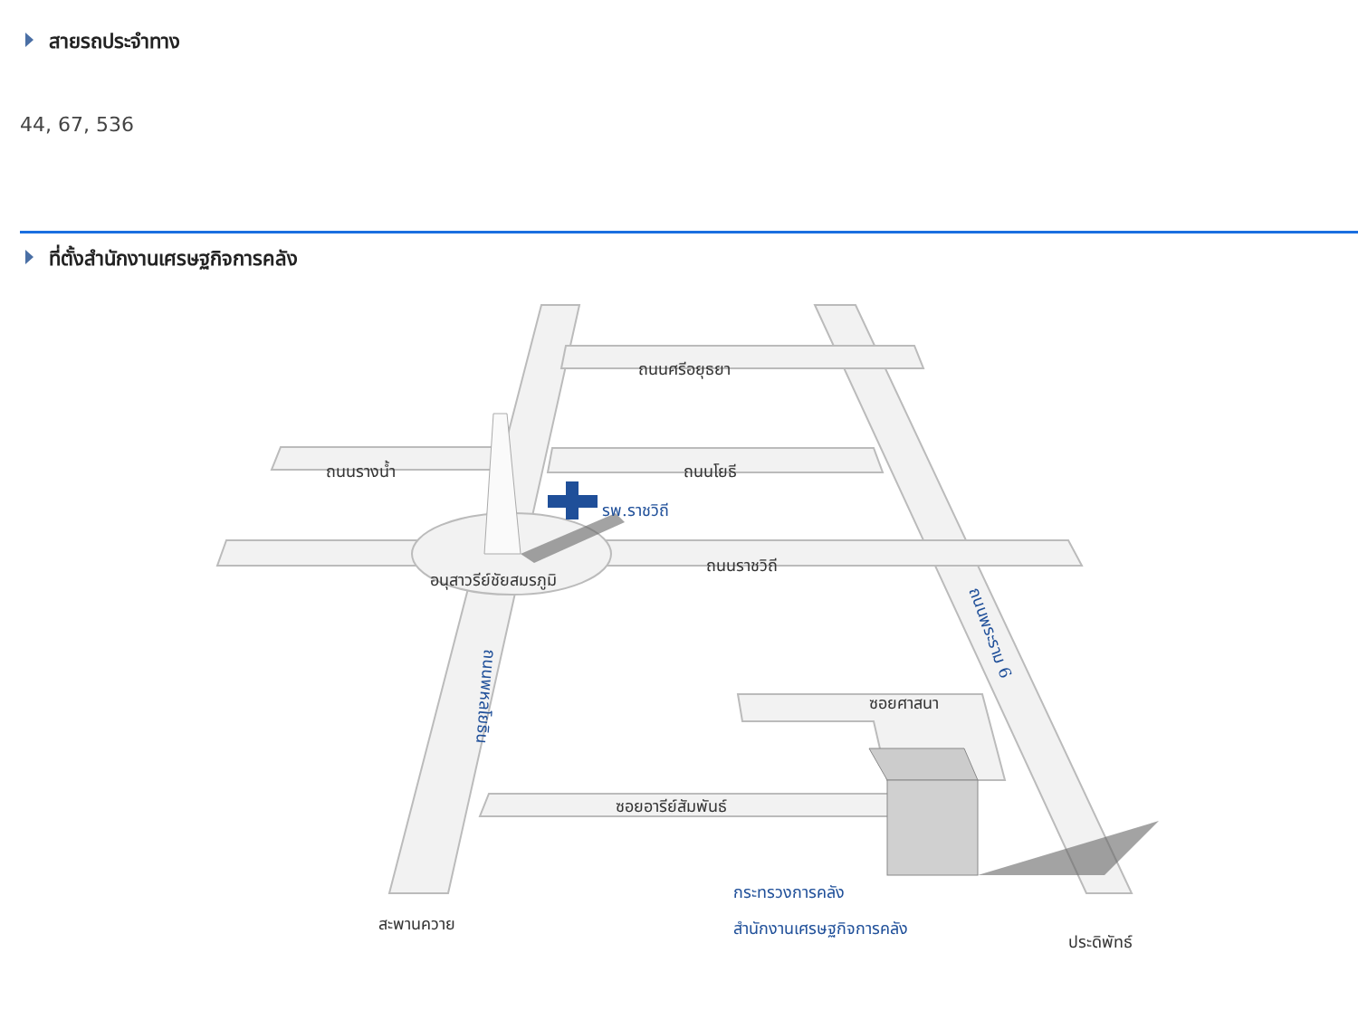สายรถประจำทาง
44, 67, 536
ที่ตั้งสำนักงานเศรษฐกิจการคลัง
ถนนศรีอยุธยา
ถนนรางน้ำ
ถนนโยธี
รพ.ราชวิถี
ถนนราชวิถี
อนุสาวรีย์ชัยสมรภูมิ
ถนนพระราม 6
ถนนพหลโยธิน
ซอยศาสนา
ซอยอารีย์สัมพันธ์
กระทรวงการคลัง
สำนักงานเศรษฐกิจการคลัง
สะพานควาย
ประดิพัทธ์